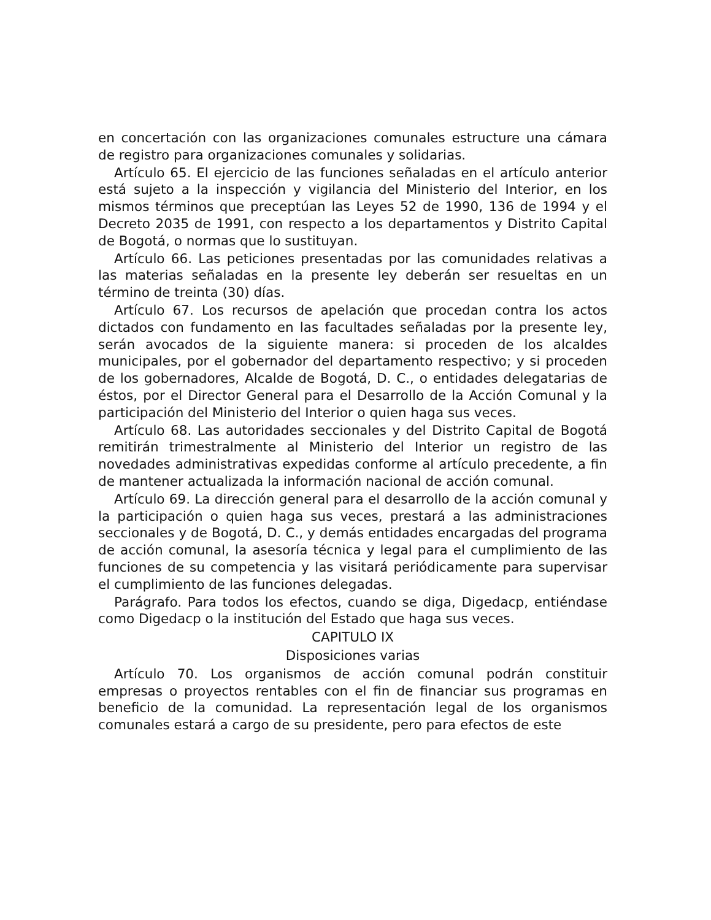en concertación con las organizaciones comunales estructure una cámara de registro para organizaciones comunales y solidarias.
Artículo 65. El ejercicio de las funciones señaladas en el artículo anterior está sujeto a la inspección y vigilancia del Ministerio del Interior, en los mismos términos que preceptúan las Leyes 52 de 1990, 136 de 1994 y el Decreto 2035 de 1991, con respecto a los departamentos y Distrito Capital de Bogotá, o normas que lo sustituyan.
Artículo 66. Las peticiones presentadas por las comunidades relativas a las materias señaladas en la presente ley deberán ser resueltas en un término de treinta (30) días.
Artículo 67. Los recursos de apelación que procedan contra los actos dictados con fundamento en las facultades señaladas por la presente ley, serán avocados de la siguiente manera: si proceden de los alcaldes municipales, por el gobernador del departamento respectivo; y si proceden de los gobernadores, Alcalde de Bogotá, D. C., o entidades delegatarias de éstos, por el Director General para el Desarrollo de la Acción Comunal y la participación del Ministerio del Interior o quien haga sus veces.
Artículo 68. Las autoridades seccionales y del Distrito Capital de Bogotá remitirán trimestralmente al Ministerio del Interior un registro de las novedades administrativas expedidas conforme al artículo precedente, a fin de mantener actualizada la información nacional de acción comunal.
Artículo 69. La dirección general para el desarrollo de la acción comunal y la participación o quien haga sus veces, prestará a las administraciones seccionales y de Bogotá, D. C., y demás entidades encargadas del programa de acción comunal, la asesoría técnica y legal para el cumplimiento de las funciones de su competencia y las visitará periódicamente para supervisar el cumplimiento de las funciones delegadas.
Parágrafo. Para todos los efectos, cuando se diga, Digedacp, entiéndase como Digedacp o la institución del Estado que haga sus veces.
CAPITULO IX
Disposiciones varias
Artículo 70. Los organismos de acción comunal podrán constituir empresas o proyectos rentables con el fin de financiar sus programas en beneficio de la comunidad. La representación legal de los organismos comunales estará a cargo de su presidente, pero para efectos de este